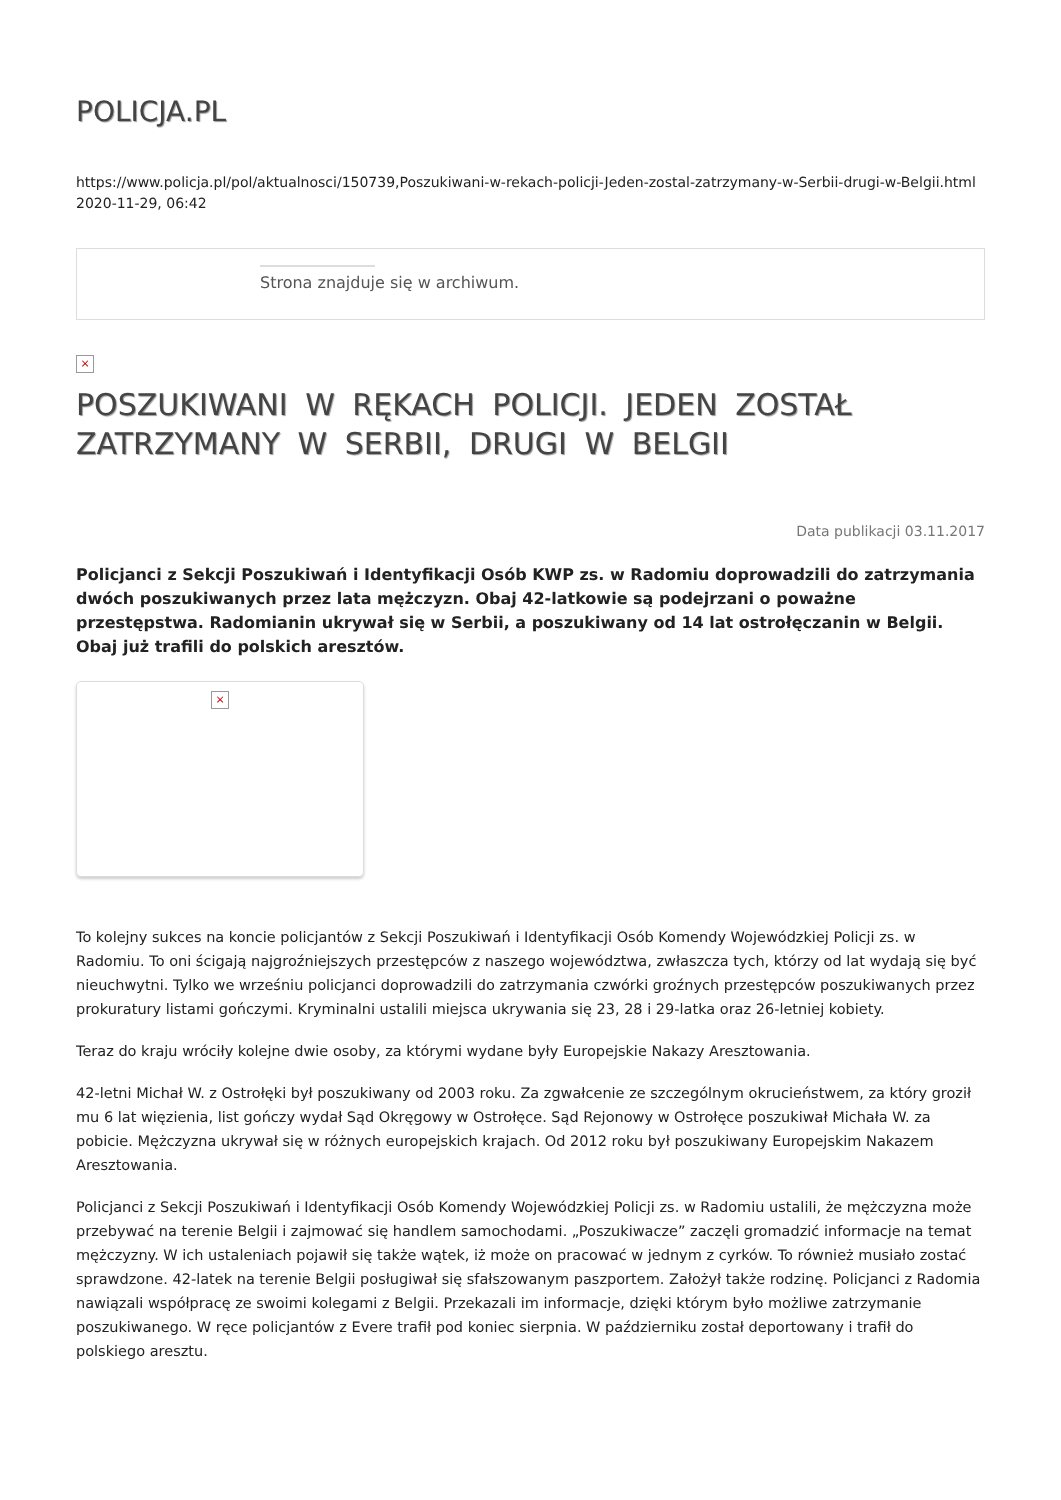POLICJA.PL
https://www.policja.pl/pol/aktualnosci/150739,Poszukiwani-w-rekach-policji-Jeden-zostal-zatrzymany-w-Serbii-drugi-w-Belgii.html
2020-11-29, 06:42
Strona znajduje się w archiwum.
×
POSZUKIWANI W RĘKACH POLICJI. JEDEN ZOSTAŁ ZATRZYMANY W SERBII, DRUGI W BELGII
Data publikacji 03.11.2017
Policjanci z Sekcji Poszukiwań i Identyfikacji Osób KWP zs. w Radomiu doprowadzili do zatrzymania dwóch poszukiwanych przez lata mężczyzn. Obaj 42-latkowie są podejrzani o poważne przestępstwa. Radomianin ukrywał się w Serbii, a poszukiwany od 14 lat ostrołęczanin w Belgii. Obaj już trafili do polskich aresztów.
×
To kolejny sukces na koncie policjantów z Sekcji Poszukiwań i Identyfikacji Osób Komendy Wojewódzkiej Policji zs. w Radomiu. To oni ścigają najgroźniejszych przestępców z naszego województwa, zwłaszcza tych, którzy od lat wydają się być nieuchwytni. Tylko we wrześniu policjanci doprowadzili do zatrzymania czwórki groźnych przestępców poszukiwanych przez prokuratury listami gończymi. Kryminalni ustalili miejsca ukrywania się 23, 28 i 29-latka oraz 26-letniej kobiety.
Teraz do kraju wróciły kolejne dwie osoby, za którymi wydane były Europejskie Nakazy Aresztowania.
42-letni Michał W. z Ostrołęki był poszukiwany od 2003 roku. Za zgwałcenie ze szczególnym okrucieństwem, za który groził mu 6 lat więzienia, list gończy wydał Sąd Okręgowy w Ostrołęce. Sąd Rejonowy w Ostrołęce poszukiwał Michała W. za pobicie. Mężczyzna ukrywał się w różnych europejskich krajach. Od 2012 roku był poszukiwany Europejskim Nakazem Aresztowania.
Policjanci z Sekcji Poszukiwań i Identyfikacji Osób Komendy Wojewódzkiej Policji zs. w Radomiu ustalili, że mężczyzna może przebywać na terenie Belgii i zajmować się handlem samochodami. „Poszukiwacze” zaczęli gromadzić informacje na temat mężczyzny. W ich ustaleniach pojawił się także wątek, iż może on pracować w jednym z cyrków. To również musiało zostać sprawdzone. 42-latek na terenie Belgii posługiwał się sfałszowanym paszportem. Założył także rodzinę. Policjanci z Radomia nawiązali współpracę ze swoimi kolegami z Belgii. Przekazali im informacje, dzięki którym było możliwe zatrzymanie poszukiwanego. W ręce policjantów z Evere trafił pod koniec sierpnia. W październiku został deportowany i trafił do polskiego aresztu.